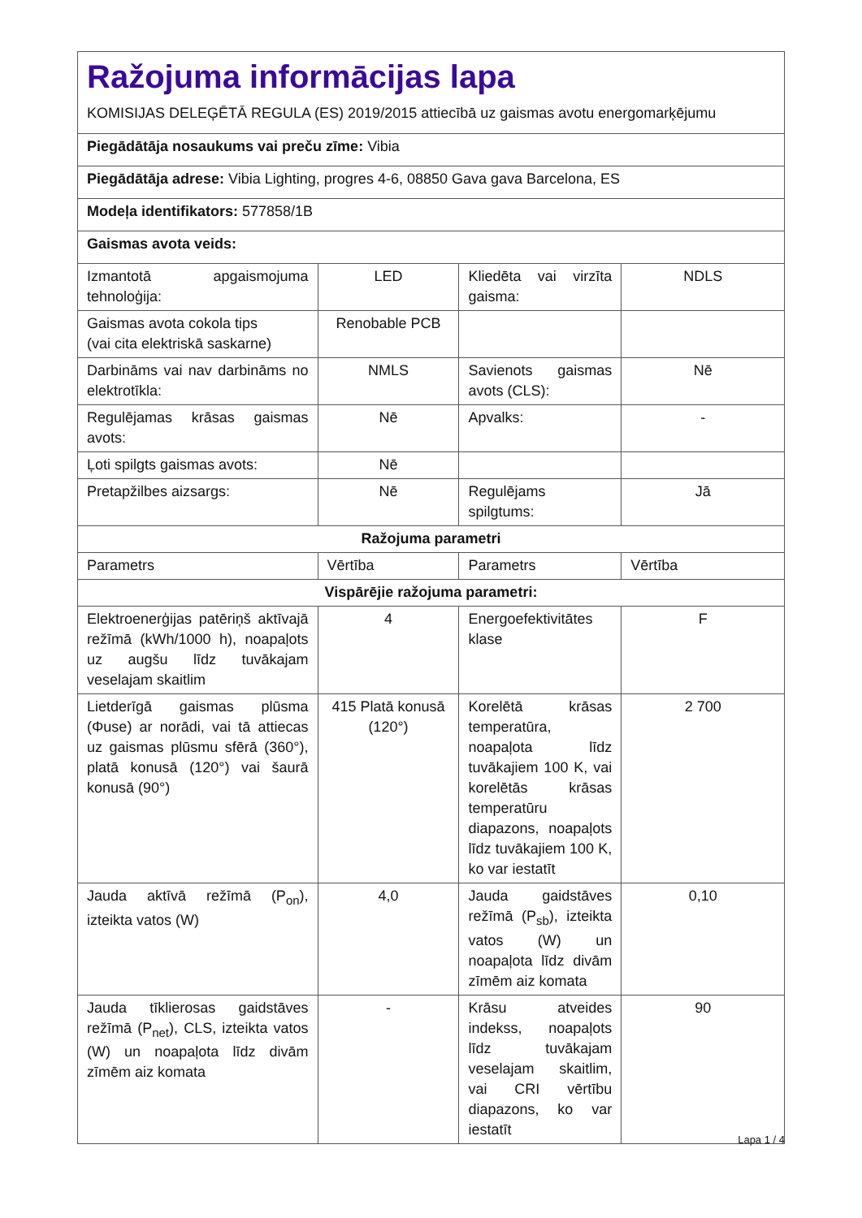| Ražojuma informācijas lapa KOMISIJAS DELEĢĒTĀ REGULA (ES) 2019/2015 attiecībā uz gaismas avotu energomarķējumu | | | |
| Piegādātāja nosaukums vai preču zīme: Vibia | | | |
| Piegādātāja adrese: Vibia Lighting, progres 4-6, 08850 Gava gava Barcelona, ES | | | |
| Modeļa identifikators: 577858/1B | | | |
| Gaismas avota veids: | | | |
| Izmantotā apgaismojuma tehnoloģija: | LED | Kliedēta vai virzīta gaisma: | NDLS |
| Gaismas avota cokola tips (vai cita elektriskā saskarne) | Renobable PCB | | |
| Darbināms vai nav darbināms no elektrotīkla: | NMLS | Savienots gaismas avots (CLS): | Nē |
| Regulējamas krāsas gaismas avots: | Nē | Apvalks: | - |
| Ļoti spilgts gaismas avots: | Nē | | |
| Pretapžilbes aizsargs: | Nē | Regulējams spilgtums: | Jā |
| Ražojuma parametri | | | |
| Parametrs | Vērtība | Parametrs | Vērtība |
| Vispārējie ražojuma parametri: | | | |
| Elektroenerģijas patēriņš aktīvajā režīmā (kWh/1000 h), noapaļots uz augšu līdz tuvākajam veselajam skaitlim | 4 | Energoefektivitātes klase | F |
| Lietderīgā gaismas plūsma (Φuse) ar norādi, vai tā attiecas uz gaismas plūsmu sfērā (360°), platā konusā (120°) vai šaurā konusā (90°) | 415 Platā konusā (120°) | Korelētā krāsas temperatūra, noapaļota līdz tuvākajiem 100 K, vai korelētās krāsas temperatūru diapazons, noapaļots līdz tuvākajiem 100 K, ko var iestatīt | 2 700 |
| Jauda aktīvā režīmā (P<sub>on</sub>), izteikta vatos (W) | 4,0 | Jauda gaidstāves režīmā (P<sub>sb</sub>), izteikta vatos (W) un noapaļota līdz divām zīmēm aiz komata | 0,10 |
| Jauda tīklierosas gaidstāves režīmā (P<sub>net</sub>), CLS, izteikta vatos (W) un noapaļota līdz divām zīmēm aiz komata | - | Krāsu atveides indekss, noapaļots līdz tuvākajam veselajam skaitlim, vai CRI vērtību diapazons, ko var iestatīt | 90 |
Lapa 1 / 4